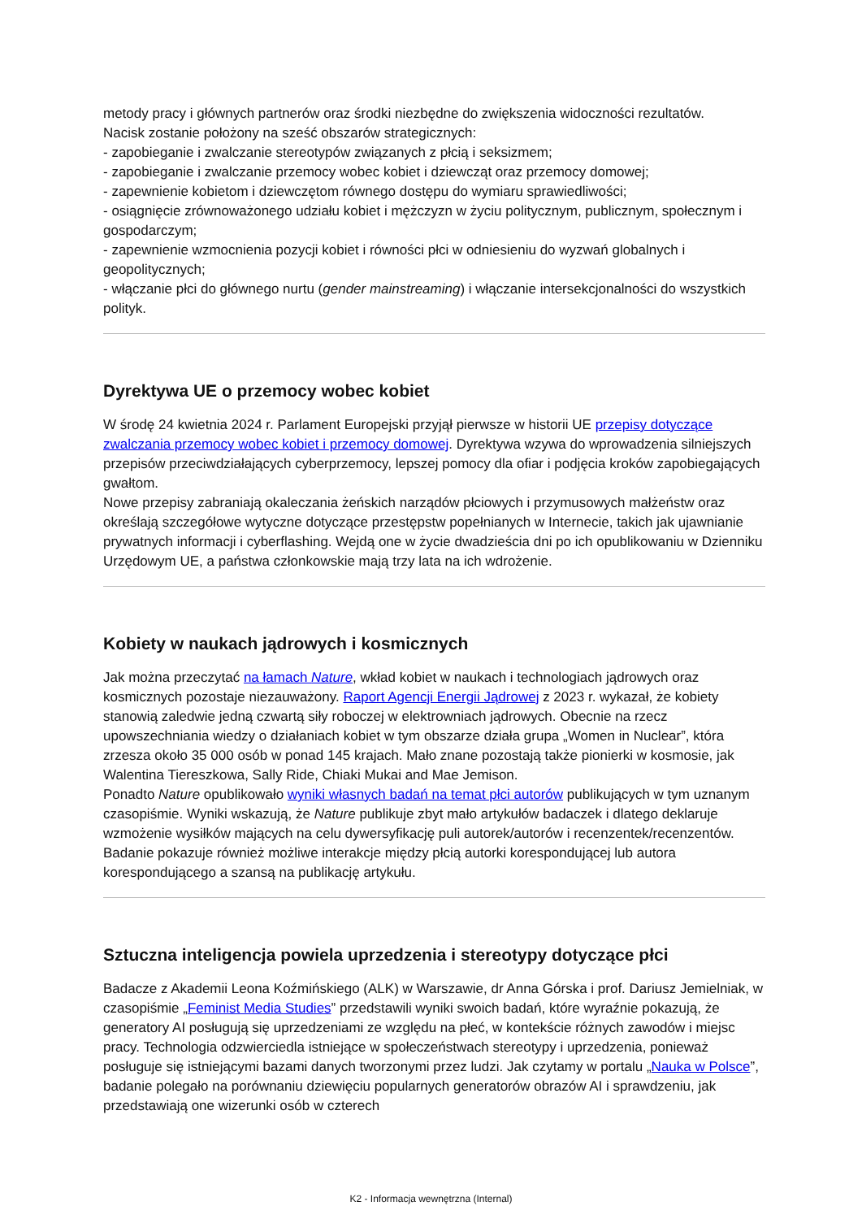metody pracy i głównych partnerów oraz środki niezbędne do zwiększenia widoczności rezultatów.
Nacisk zostanie położony na sześć obszarów strategicznych:
- zapobieganie i zwalczanie stereotypów związanych z płcią i seksizmem;
- zapobieganie i zwalczanie przemocy wobec kobiet i dziewcząt oraz przemocy domowej;
- zapewnienie kobietom i dziewczętom równego dostępu do wymiaru sprawiedliwości;
- osiągnięcie zrównoważonego udziału kobiet i mężczyzn w życiu politycznym, publicznym, społecznym i gospodarczym;
- zapewnienie wzmocnienia pozycji kobiet i równości płci w odniesieniu do wyzwań globalnych i geopolitycznych;
- włączanie płci do głównego nurtu (gender mainstreaming) i włączanie intersekcjonalności do wszystkich polityk.
Dyrektywa UE o przemocy wobec kobiet
W środę 24 kwietnia 2024 r. Parlament Europejski przyjął pierwsze w historii UE przepisy dotyczące zwalczania przemocy wobec kobiet i przemocy domowej. Dyrektywa wzywa do wprowadzenia silniejszych przepisów przeciwdziałających cyberprzemocy, lepszej pomocy dla ofiar i podjęcia kroków zapobiegających gwałtom.
Nowe przepisy zabraniają okaleczania żeńskich narządów płciowych i przymusowych małżeństw oraz określają szczegółowe wytyczne dotyczące przestępstw popełnianych w Internecie, takich jak ujawnianie prywatnych informacji i cyberflashing. Wejdą one w życie dwadzieścia dni po ich opublikowaniu w Dzienniku Urzędowym UE, a państwa członkowskie mają trzy lata na ich wdrożenie.
Kobiety w naukach jądrowych i kosmicznych
Jak można przeczytać na łamach Nature, wkład kobiet w naukach i technologiach jądrowych oraz kosmicznych pozostaje niezauważony. Raport Agencji Energii Jądrowej z 2023 r. wykazał, że kobiety stanowią zaledwie jedną czwartą siły roboczej w elektrowniach jądrowych. Obecnie na rzecz upowszechniania wiedzy o działaniach kobiet w tym obszarze działa grupa „Women in Nuclear”, która zrzesza około 35 000 osób w ponad 145 krajach. Mało znane pozostają także pionierki w kosmosie, jak Walentina Tiereszkowa, Sally Ride, Chiaki Mukai and Mae Jemison.
Ponadto Nature opublikowało wyniki własnych badań na temat płci autorów publikujących w tym uznanym czasopiśmie. Wyniki wskazują, że Nature publikuje zbyt mało artykułów badaczek i dlatego deklaruje wzmożenie wysiłków mających na celu dywersyfikację puli autorek/autorów i recenzentek/recenzentów. Badanie pokazuje również możliwe interakcje między płcią autorki korespondującej lub autora korespondującego a szansą na publikację artykułu.
Sztuczna inteligencja powiela uprzedzenia i stereotypy dotyczące płci
Badacze z Akademii Leona Koźmińskiego (ALK) w Warszawie, dr Anna Górska i prof. Dariusz Jemielniak, w czasopiśmie „Feminist Media Studies” przedstawili wyniki swoich badań, które wyraźnie pokazują, że generatory AI posługują się uprzedzeniami ze względu na płeć, w kontekście różnych zawodów i miejsc pracy. Technologia odzwierciedla istniejące w społeczeństwach stereotypy i uprzedzenia, ponieważ posługuje się istniejącymi bazami danych tworzonymi przez ludzi. Jak czytamy w portalu „Nauka w Polsce”, badanie polegało na porównaniu dziewięciu popularnych generatorów obrazów AI i sprawdzeniu, jak przedstawiają one wizerunki osób w czterech
K2 - Informacja wewnętrzna (Internal)